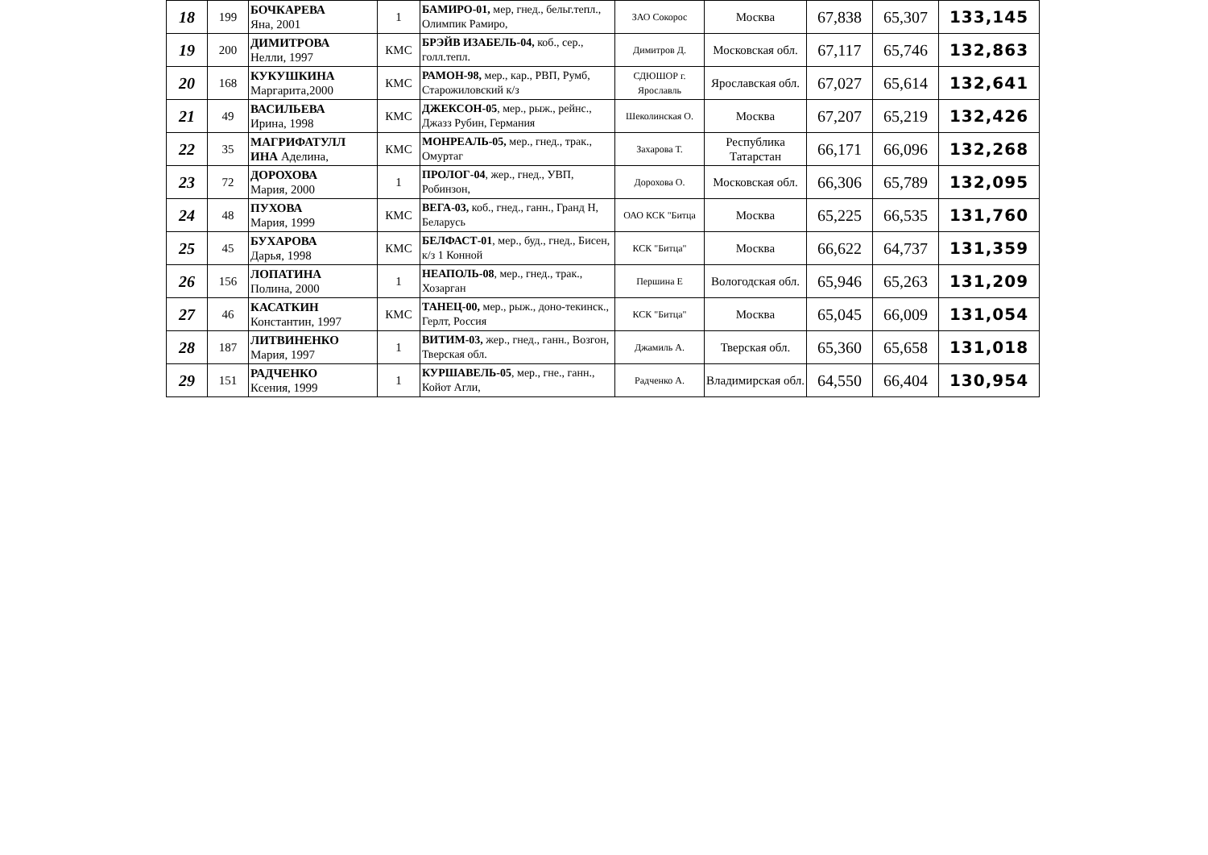| 18 | 199 | БОЧКАРЕВА Яна, 2001 | 1 | БАМИРО-01, мер, гнед., бельг.тепл., Олимпик Рамиро, | ЗАО Сокорос | Москва | 67,838 | 65,307 | 133,145 |
| 19 | 200 | ДИМИТРОВА Нелли, 1997 | КМС | БРЭЙВ ИЗАБЕЛЬ-04, коб., сер., голл.тепл. | Димитров Д. | Московская обл. | 67,117 | 65,746 | 132,863 |
| 20 | 168 | КУКУШКИНА Маргарита,2000 | КМС | РАМОН-98, мер., кар., РВП, Румб, Старожиловский к/з | СДЮШОР г. Ярославль | Ярославская обл. | 67,027 | 65,614 | 132,641 |
| 21 | 49 | ВАСИЛЬЕВА Ирина, 1998 | КМС | ДЖЕКСОН-05 , мер., рыж., рейнс., Джазз Рубин, Германия | Шеколинская О. | Москва | 67,207 | 65,219 | 132,426 |
| 22 | 35 | МАГРИФАТУЛЛ ИНА Аделина, | КМС | МОНРЕАЛЬ-05, мер., гнед., трак., Омуртаг | Захарова Т. | Республика Татарстан | 66,171 | 66,096 | 132,268 |
| 23 | 72 | ДОРОХОВА Мария, 2000 | 1 | ПРОЛОГ-04 , жер., гнед., УВП, Робинзон, | Дорохова О. | Московская обл. | 66,306 | 65,789 | 132,095 |
| 24 | 48 | ПУХОВА Мария, 1999 | КМС | ВЕГА-03, коб., гнед., ганн., Гранд Н, Беларусь | ОАО КСК "Битца | Москва | 65,225 | 66,535 | 131,760 |
| 25 | 45 | БУХАРОВА Дарья, 1998 | КМС | БЕЛФАСТ-01 , мер., буд., гнед., Бисен, к/з 1 Конной | КСК "Битца" | Москва | 66,622 | 64,737 | 131,359 |
| 26 | 156 | ЛОПАТИНА Полина, 2000 | 1 | НЕАПОЛЬ-08 , мер., гнед., трак., Хозарган | Першина Е | Вологодская обл. | 65,946 | 65,263 | 131,209 |
| 27 | 46 | КАСАТКИН Константин, 1997 | КМС | ТАНЕЦ-00, мер., рыж., доно-текинск., Герлт, Россия | КСК "Битца" | Москва | 65,045 | 66,009 | 131,054 |
| 28 | 187 | ЛИТВИНЕНКО Мария, 1997 | 1 | ВИТИМ-03, жер., гнед., ганн., Возгон, Тверская обл. | Джамиль А. | Тверская обл. | 65,360 | 65,658 | 131,018 |
| 29 | 151 | РАДЧЕНКО Ксения, 1999 | 1 | КУРШАВЕЛЬ-05 , мер., гне., ганн., Койот Агли, | Радченко А. | Владимирская обл. | 64,550 | 66,404 | 130,954 |